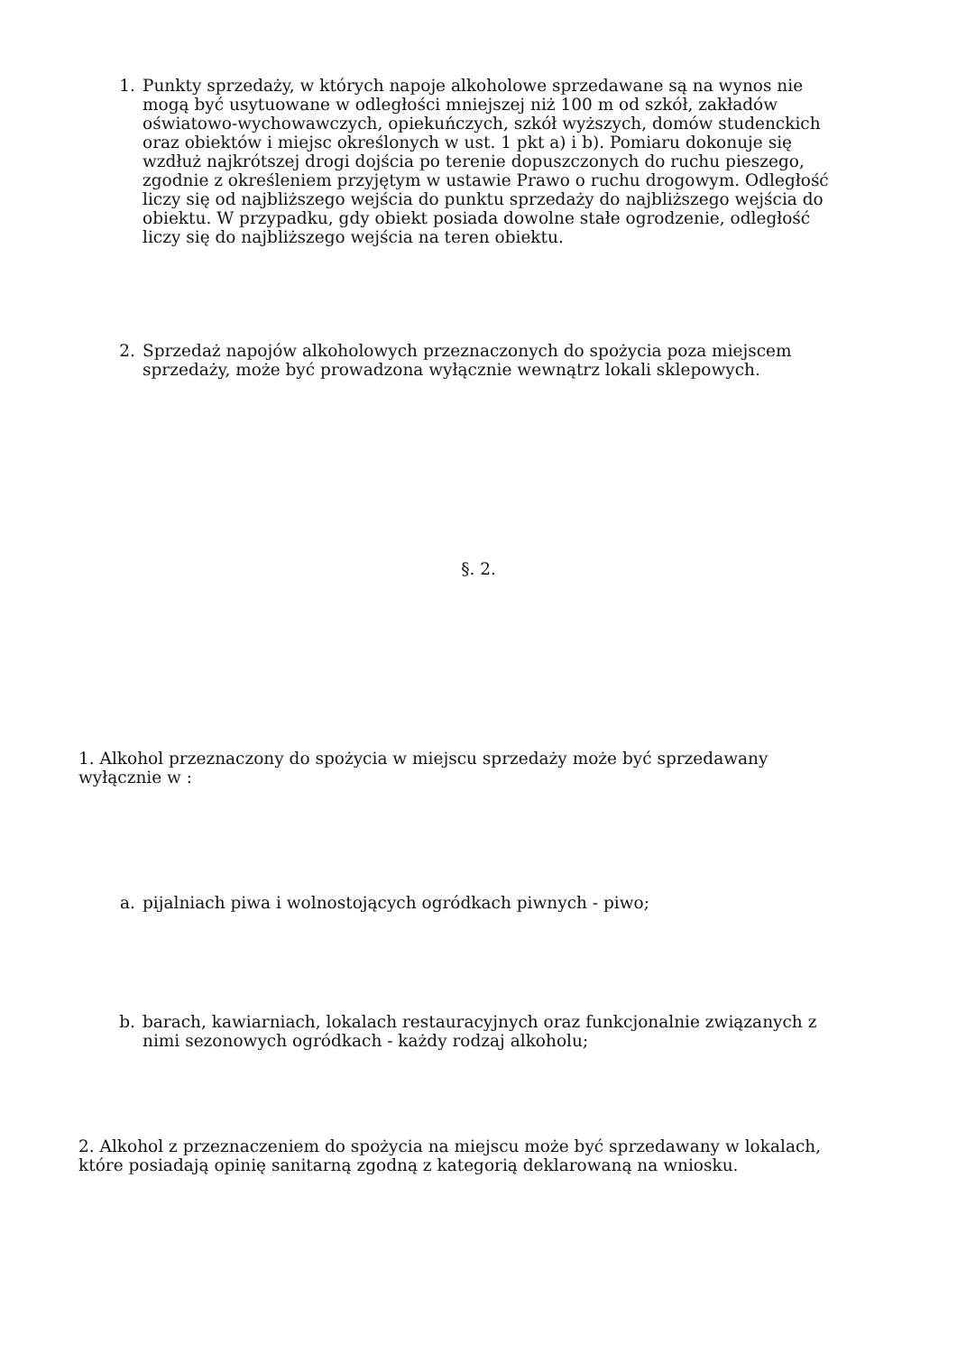1. Punkty sprzedaży, w których napoje alkoholowe sprzedawane są na wynos nie mogą być usytuowane w odległości mniejszej niż 100 m od szkół, zakładów oświatowo-wychowawczych, opiekuńczych, szkół wyższych, domów studenckich oraz obiektów i miejsc określonych w ust. 1 pkt a) i b). Pomiaru dokonuje się wzdłuż najkrótszej drogi dojścia po terenie dopuszczonych do ruchu pieszego, zgodnie z określeniem przyjętym w ustawie Prawo o ruchu drogowym. Odległość liczy się od najbliższego wejścia do punktu sprzedaży do najbliższego wejścia do obiektu. W przypadku, gdy obiekt posiada dowolne stałe ogrodzenie, odległość liczy się do najbliższego wejścia na teren obiektu.
2. Sprzedaż napojów alkoholowych przeznaczonych do spożycia poza miejscem sprzedaży, może być prowadzona wyłącznie wewnątrz lokali sklepowych.
§. 2.
1. Alkohol przeznaczony do spożycia w miejscu sprzedaży może być sprzedawany wyłącznie w :
a. pijalniach piwa i wolnostojących ogródkach piwnych - piwo;
b. barach, kawiarniach, lokalach restauracyjnych oraz funkcjonalnie związanych z nimi sezonowych ogródkach - każdy rodzaj alkoholu;
2. Alkohol z przeznaczeniem do spożycia na miejscu może być sprzedawany w lokalach, które posiadają opinię sanitarną zgodną z kategorią deklarowaną na wniosku.